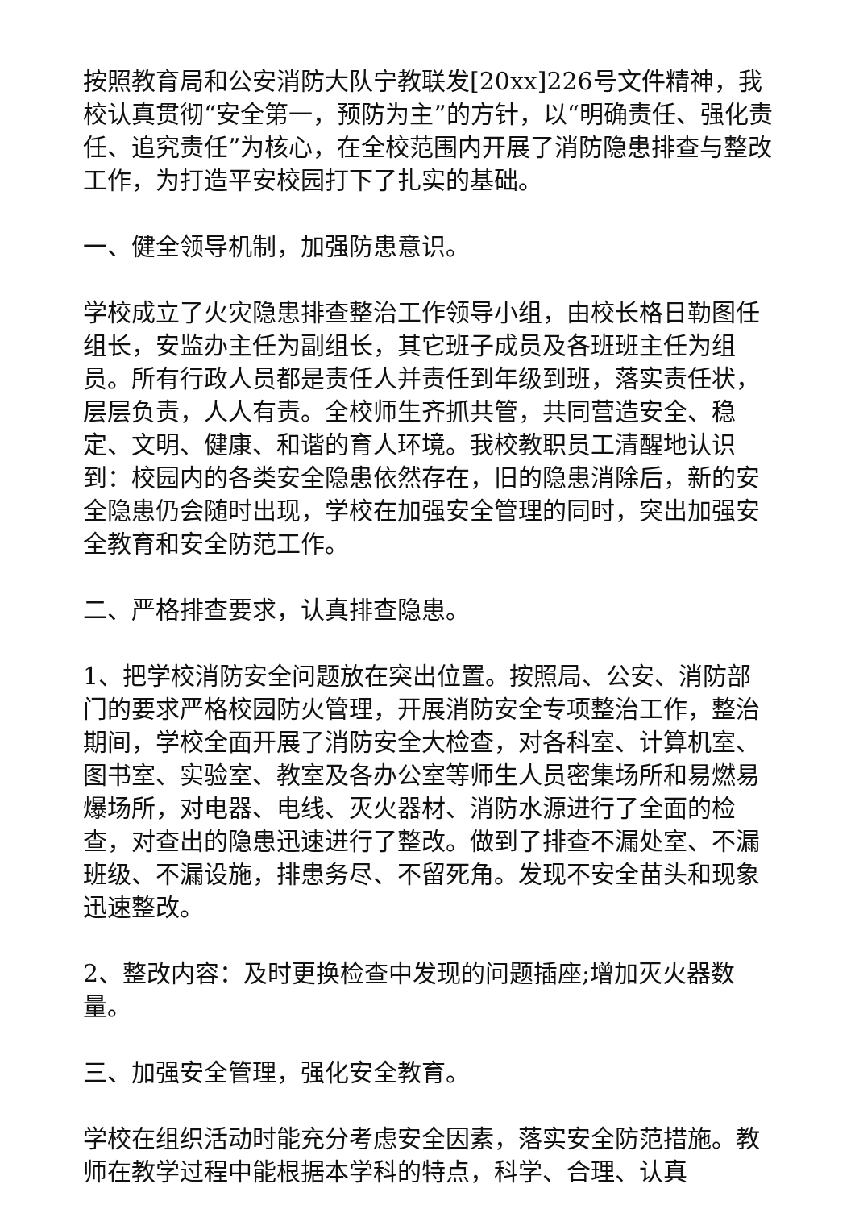按照教育局和公安消防大队宁教联发[20xx]226号文件精神，我校认真贯彻“安全第一，预防为主”的方针，以“明确责任、强化责任、追究责任”为核心，在全校范围内开展了消防隐患排查与整改工作，为打造平安校园打下了扎实的基础。
一、健全领导机制，加强防患意识。
学校成立了火灾隐患排查整治工作领导小组，由校长格日勒图任组长，安监办主任为副组长，其它班子成员及各班班主任为组员。所有行政人员都是责任人并责任到年级到班，落实责任状，层层负责，人人有责。全校师生齐抓共管，共同营造安全、稳定、文明、健康、和谐的育人环境。我校教职员工清醒地认识到：校园内的各类安全隐患依然存在，旧的隐患消除后，新的安全隐患仍会随时出现，学校在加强安全管理的同时，突出加强安全教育和安全防范工作。
二、严格排查要求，认真排查隐患。
1、把学校消防安全问题放在突出位置。按照局、公安、消防部门的要求严格校园防火管理，开展消防安全专项整治工作，整治期间，学校全面开展了消防安全大检查，对各科室、计算机室、图书室、实验室、教室及各办公室等师生人员密集场所和易燃易爆场所，对电器、电线、灭火器材、消防水源进行了全面的检查，对查出的隐患迅速进行了整改。做到了排查不漏处室、不漏班级、不漏设施，排患务尽、不留死角。发现不安全苗头和现象迅速整改。
2、整改内容：及时更换检查中发现的问题插座;增加灭火器数量。
三、加强安全管理，强化安全教育。
学校在组织活动时能充分考虑安全因素，落实安全防范措施。教师在教学过程中能根据本学科的特点，科学、合理、认真